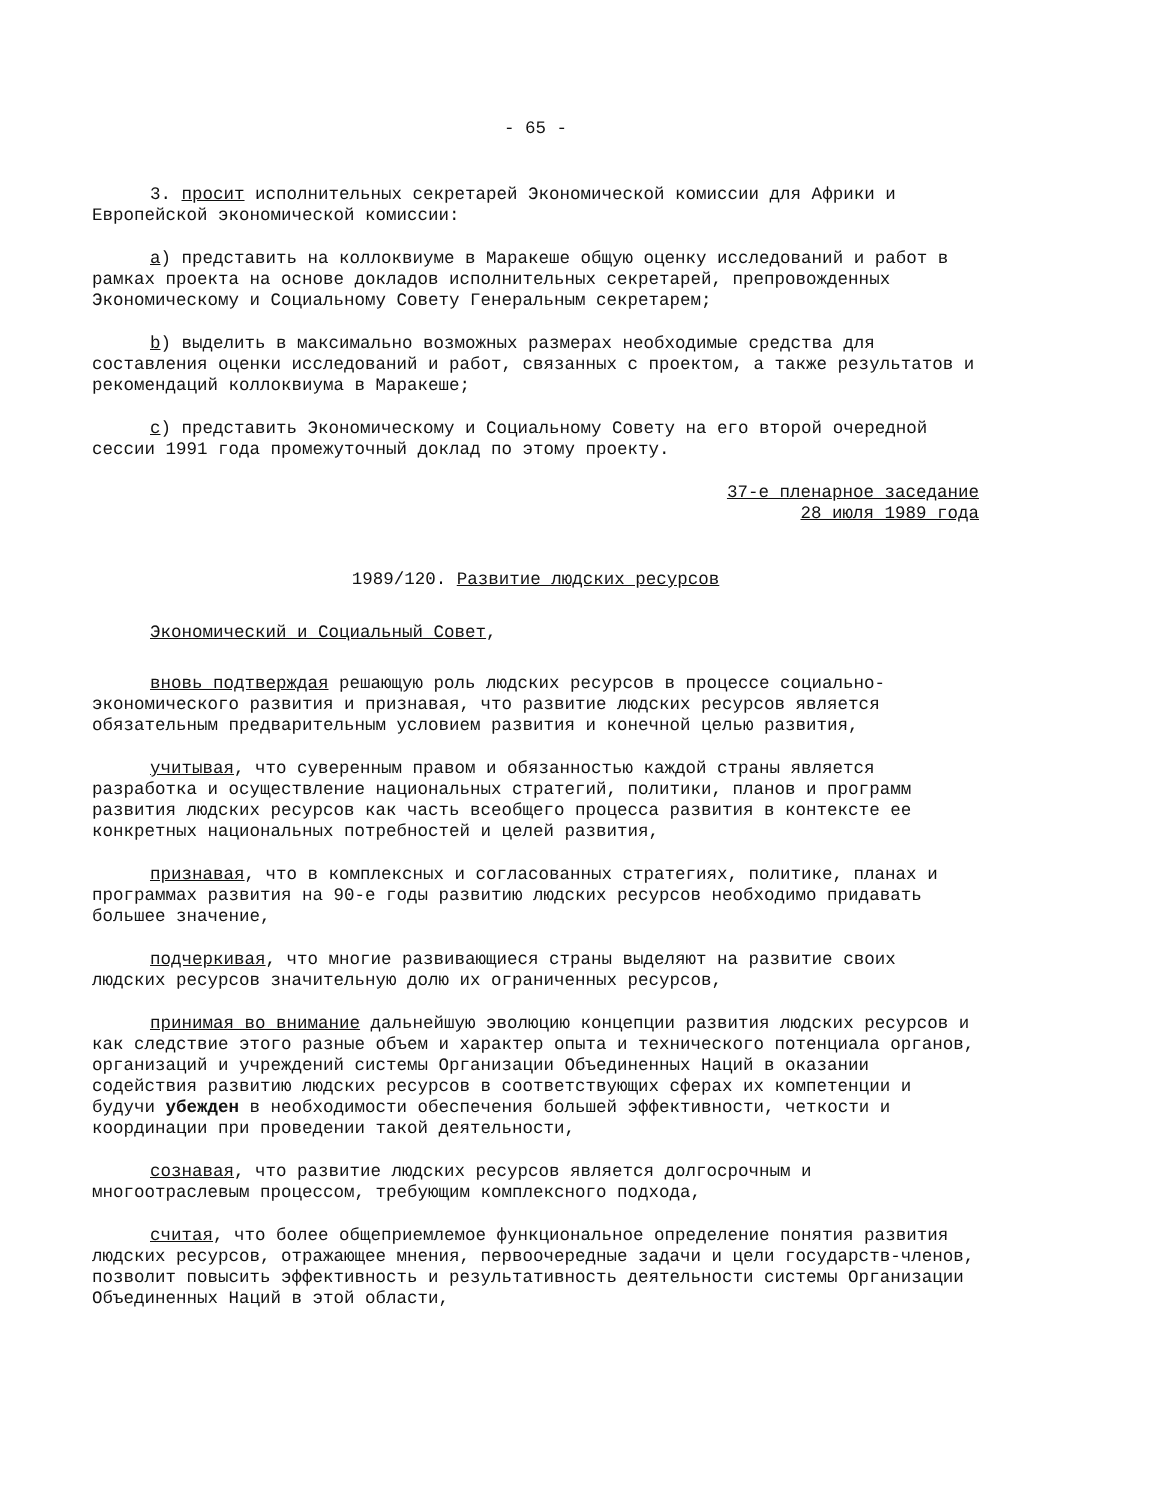- 65 -
3. просит исполнительных секретарей Экономической комиссии для Африки и Европейской экономической комиссии:
a) представить на коллоквиуме в Маракеше общую оценку исследований и работ в рамках проекта на основе докладов исполнительных секретарей, препровожденных Экономическому и Социальному Совету Генеральным секретарем;
b) выделить в максимально возможных размерах необходимые средства для составления оценки исследований и работ, связанных с проектом, а также результатов и рекомендаций коллоквиума в Маракеше;
c) представить Экономическому и Социальному Совету на его второй очередной сессии 1991 года промежуточный доклад по этому проекту.
37-е пленарное заседание
28 июля 1989 года
1989/120. Развитие людских ресурсов
Экономический и Социальный Совет,
вновь подтверждая решающую роль людских ресурсов в процессе социально-экономического развития и признавая, что развитие людских ресурсов является обязательным предварительным условием развития и конечной целью развития,
учитывая, что суверенным правом и обязанностью каждой страны является разработка и осуществление национальных стратегий, политики, планов и программ развития людских ресурсов как часть всеобщего процесса развития в контексте ее конкретных национальных потребностей и целей развития,
признавая, что в комплексных и согласованных стратегиях, политике, планах и программах развития на 90-е годы развитию людских ресурсов необходимо придавать большее значение,
подчеркивая, что многие развивающиеся страны выделяют на развитие своих людских ресурсов значительную долю их ограниченных ресурсов,
принимая во внимание дальнейшую эволюцию концепции развития людских ресурсов и как следствие этого разные объем и характер опыта и технического потенциала органов, организаций и учреждений системы Организации Объединенных Наций в оказании содействия развитию людских ресурсов в соответствующих сферах их компетенции и будучи убежден в необходимости обеспечения большей эффективности, четкости и координации при проведении такой деятельности,
сознавая, что развитие людских ресурсов является долгосрочным и многоотраслевым процессом, требующим комплексного подхода,
считая, что более общеприемлемое функциональное определение понятия развития людских ресурсов, отражающее мнения, первоочередные задачи и цели государств-членов, позволит повысить эффективность и результативность деятельности системы Организации Объединенных Наций в этой области,